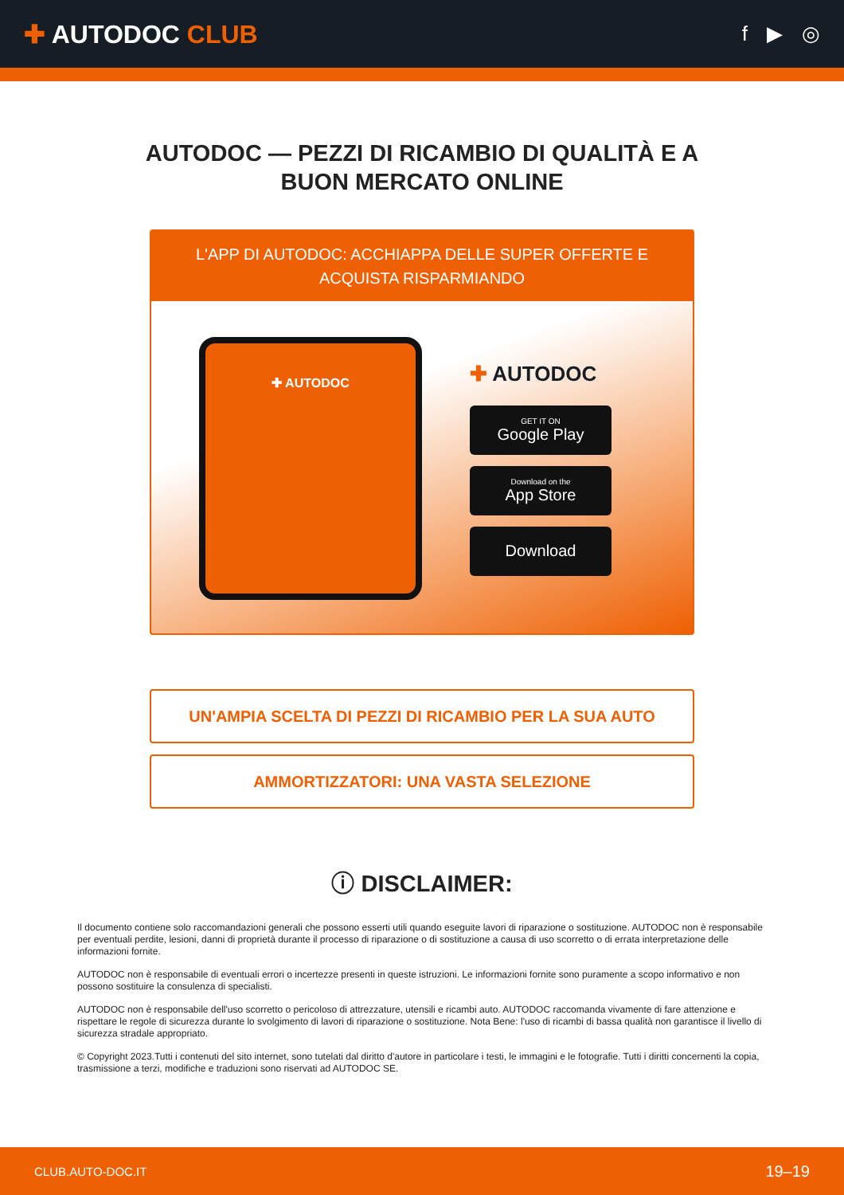✚ AUTODOC CLUB
f ▶ ◎
AUTODOC — PEZZI DI RICAMBIO DI QUALITÀ E A BUON MERCATO ONLINE
L'APP DI AUTODOC: ACCHIAPPA DELLE SUPER OFFERTE E ACQUISTA RISPARMIANDO
✚ AUTODOC
✚ AUTODOC
GET IT ON
Google Play
Download on the
App Store
Download
UN'AMPIA SCELTA DI PEZZI DI RICAMBIO PER LA SUA AUTO
AMMORTIZZATORI: UNA VASTA SELEZIONE
ⓘ DISCLAIMER:
Il documento contiene solo raccomandazioni generali che possono esserti utili quando eseguite lavori di riparazione o sostituzione. AUTODOC non è responsabile per eventuali perdite, lesioni, danni di proprietà durante il processo di riparazione o di sostituzione a causa di uso scorretto o di errata interpretazione delle informazioni fornite.
AUTODOC non è responsabile di eventuali errori o incertezze presenti in queste istruzioni. Le informazioni fornite sono puramente a scopo informativo e non possono sostituire la consulenza di specialisti.
AUTODOC non è responsabile dell'uso scorretto o pericoloso di attrezzature, utensili e ricambi auto. AUTODOC raccomanda vivamente di fare attenzione e rispettare le regole di sicurezza durante lo svolgimento di lavori di riparazione o sostituzione. Nota Bene: l'uso di ricambi di bassa qualità non garantisce il livello di sicurezza stradale appropriato.
© Copyright 2023.Tutti i contenuti del sito internet, sono tutelati dal diritto d'autore in particolare i testi, le immagini e le fotografie. Tutti i diritti concernenti la copia, trasmissione a terzi, modifiche e traduzioni sono riservati ad AUTODOC SE.
CLUB.AUTO-DOC.IT 19–19